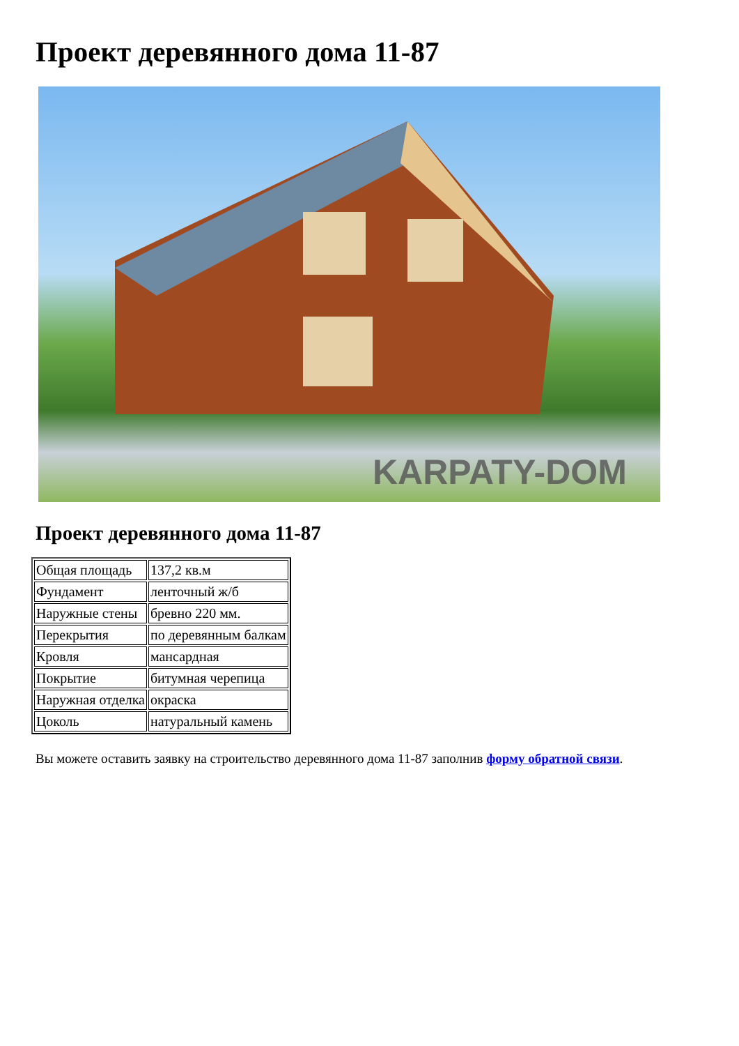Проект деревянного дома 11-87
KARPATY-DOM
Проект деревянного дома 11-87
| Общая площадь | 137,2 кв.м |
| Фундамент | ленточный ж/б |
| Наружные стены | бревно 220 мм. |
| Перекрытия | по деревянным балкам |
| Кровля | мансардная |
| Покрытие | битумная черепица |
| Наружная отделка | окраска |
| Цоколь | натуральный камень |
Вы можете оставить заявку на строительство деревянного дома 11-87 заполнив форму обратной связи.